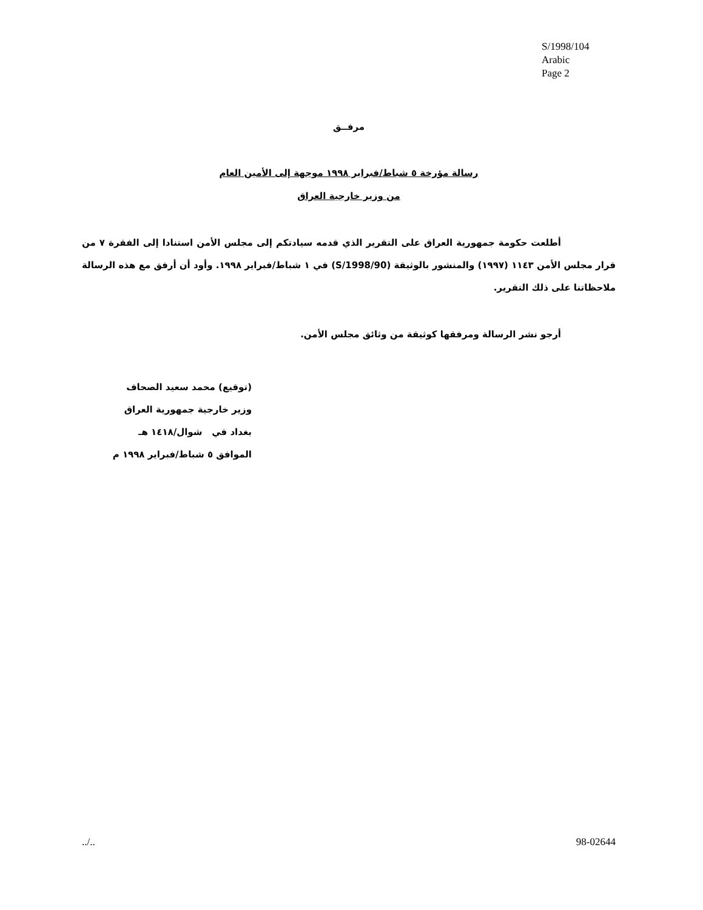S/1998/104
Arabic
Page 2
مرفــق
رسالة مؤرخة ٥ شباط/فبراير ١٩٩٨ موجهة إلى الأمين العام
من وزير خارجية العراق
أطلعت حكومة جمهورية العراق على التقرير الذي قدمه سيادتكم إلى مجلس الأمن استنادا إلى الفقرة ٧ من قرار مجلس الأمن ١١٤٣ (١٩٩٧) والمنشور بالوثيقة (S/1998/90) في ١ شباط/فبراير ١٩٩٨. وأود أن أرفق مع هذه الرسالة ملاحظاتنا على ذلك التقرير.
أرجو نشر الرسالة ومرفقها كوثيقة من وثائق مجلس الأمن.
(توقيع) محمد سعيد الصحاف
وزير خارجية جمهورية العراق
بغداد في شوال/١٤١٨ هـ
الموافق ٥ شباط/فبراير ١٩٩٨ م
../.. 98-02644